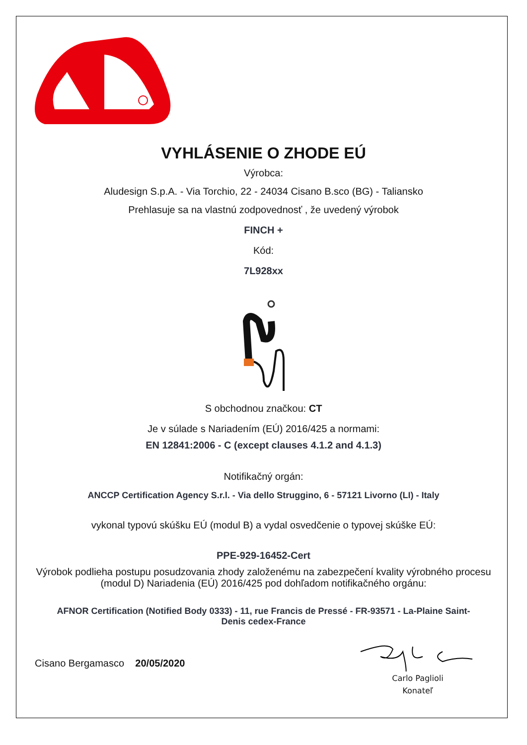VYHLÁSENIE O ZHODE EÚ
Výrobca:
Aludesign S.p.A. - Via Torchio, 22 - 24034 Cisano B.sco (BG) - Taliansko
Prehlasuje sa na vlastnú zodpovednosť , že uvedený výrobok
FINCH +
Kód:
7L928xx
S obchodnou značkou: CT
Je v súlade s Nariadením (EÚ) 2016/425 a normami:
EN 12841:2006 - C (except clauses 4.1.2 and 4.1.3)
Notifikačný orgán:
ANCCP Certification Agency S.r.l. - Via dello Struggino, 6 - 57121 Livorno (LI) - Italy
vykonal typovú skúšku EÚ (modul B) a vydal osvedčenie o typovej skúške EÚ:
PPE-929-16452-Cert
Výrobok podlieha postupu posudzovania zhody založenému na zabezpečení kvality výrobného procesu (modul D) Nariadenia (EÚ) 2016/425 pod dohľadom notifikačného orgánu:
AFNOR Certification (Notified Body 0333) - 11, rue Francis de Pressé - FR-93571 - La-Plaine Saint-Denis cedex-France
Cisano Bergamasco 20/05/2020
Carlo Paglioli
Konateľ